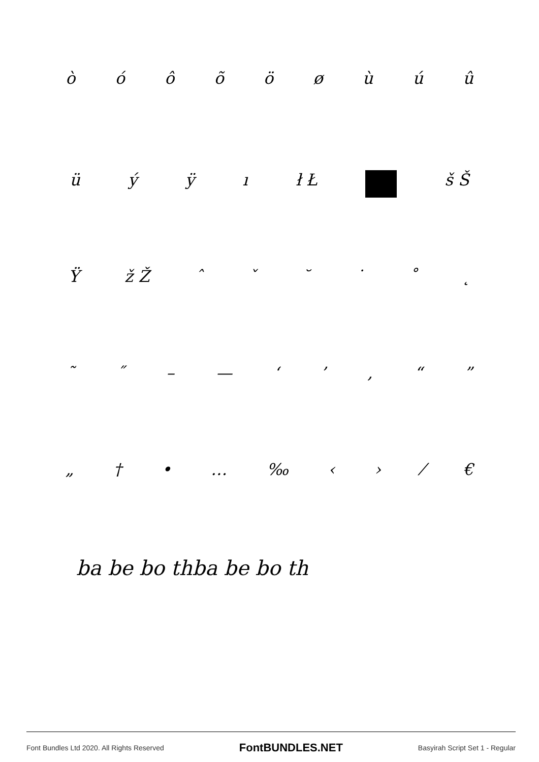ò ó ô õ ö ø ù ú û
ü ý ÿ ı ł Ł š Š
Ÿ ž Ž ˆ ˇ ˘ ˙ ˚ ˛
˜ ˝ – — ‘ ’ ‚ “ ”
„ † • … ‰ ‹ › ⁄ €
ba be bo thba be bo th
Font Bundles Ltd 2020. All Rights Reserved FontBUNDLES.NET Basyirah Script Set 1 - Regular